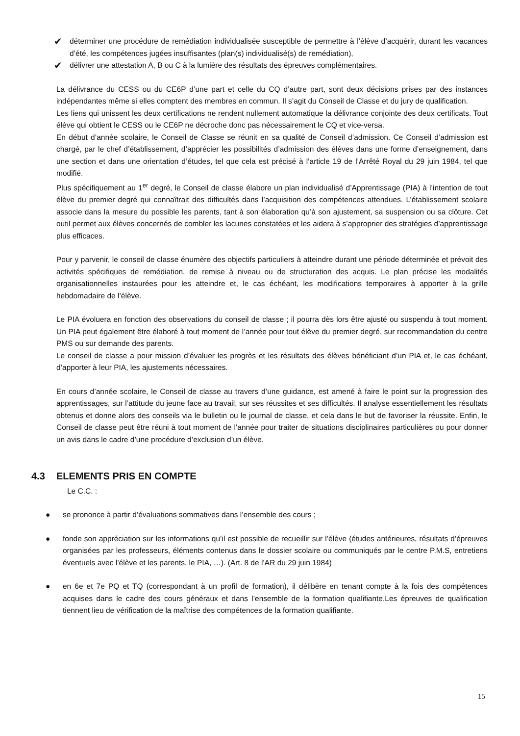✔ déterminer une procédure de remédiation individualisée susceptible de permettre à l’élève d’acquérir, durant les vacances d’été, les compétences jugées insuffisantes (plan(s) individualisé(s) de remédiation),
✔ délivrer une attestation A, B ou C à la lumière des résultats des épreuves complémentaires.
La délivrance du CESS ou du CE6P d’une part et celle du CQ d’autre part, sont deux décisions prises par des instances indépendantes même si elles comptent des membres en commun. Il s’agit du Conseil de Classe et du jury de qualification.
Les liens qui unissent les deux certifications ne rendent nullement automatique la délivrance conjointe des deux certificats. Tout élève qui obtient le CESS ou le CE6P ne décroche donc pas nécessairement le CQ et vice-versa.
En début d’année scolaire, le Conseil de Classe se réunit en sa qualité de Conseil d’admission. Ce Conseil d’admission est chargé, par le chef d’établissement, d’apprécier les possibilités d’admission des élèves dans une forme d’enseignement, dans une section et dans une orientation d’études, tel que cela est précisé à l’article 19 de l’Arrêté Royal du 29 juin 1984, tel que modifié.
Plus spécifiquement au 1<sup>er</sup> degré, le Conseil de classe élabore un plan individualisé d’Apprentissage (PIA) à l’intention de tout élève du premier degré qui connaîtrait des difficultés dans l’acquisition des compétences attendues. L’établissement scolaire associe dans la mesure du possible les parents, tant à son élaboration qu’à son ajustement, sa suspension ou sa clôture. Cet outil permet aux élèves concernés de combler les lacunes constatées et les aidera à s’approprier des stratégies d’apprentissage plus efficaces.
Pour y parvenir, le conseil de classe énumère des objectifs particuliers à atteindre durant une période déterminée et prévoit des activités spécifiques de remédiation, de remise à niveau ou de structuration des acquis. Le plan précise les modalités organisationnelles instaurées pour les atteindre et, le cas échéant, les modifications temporaires à apporter à la grille hebdomadaire de l’élève.
Le PIA évoluera en fonction des observations du conseil de classe ; il pourra dès lors être ajusté ou suspendu à tout moment. Un PIA peut également être élaboré à tout moment de l’année pour tout élève du premier degré, sur recommandation du centre PMS ou sur demande des parents.
Le conseil de classe a pour mission d’évaluer les progrès et les résultats des élèves bénéficiant d’un PIA et, le cas échéant, d’apporter à leur PIA, les ajustements nécessaires.
En cours d’année scolaire, le Conseil de classe au travers d’une guidance, est amené à faire le point sur la progression des apprentissages, sur l’attitude du jeune face au travail, sur ses réussites et ses difficultés. Il analyse essentiellement les résultats obtenus et donne alors des conseils via le bulletin ou le journal de classe, et cela dans le but de favoriser la réussite. Enfin, le Conseil de classe peut être réuni à tout moment de l’année pour traiter de situations disciplinaires particulières ou pour donner un avis dans le cadre d’une procédure d’exclusion d’un élève.
4.3 ELEMENTS PRIS EN COMPTE
Le C.C. :
● se prononce à partir d’évaluations sommatives dans l’ensemble des cours ;
● fonde son appréciation sur les informations qu’il est possible de recueillir sur l’élève (études antérieures, résultats d’épreuves organisées par les professeurs, éléments contenus dans le dossier scolaire ou communiqués par le centre P.M.S, entretiens éventuels avec l’élève et les parents, le PIA, …). (Art. 8 de l’AR du 29 juin 1984)
● en 6e et 7e PQ et TQ (correspondant à un profil de formation), il délibère en tenant compte à la fois des compétences acquises dans le cadre des cours généraux et dans l’ensemble de la formation qualifiante.Les épreuves de qualification tiennent lieu de vérification de la maîtrise des compétences de la formation qualifiante.
15